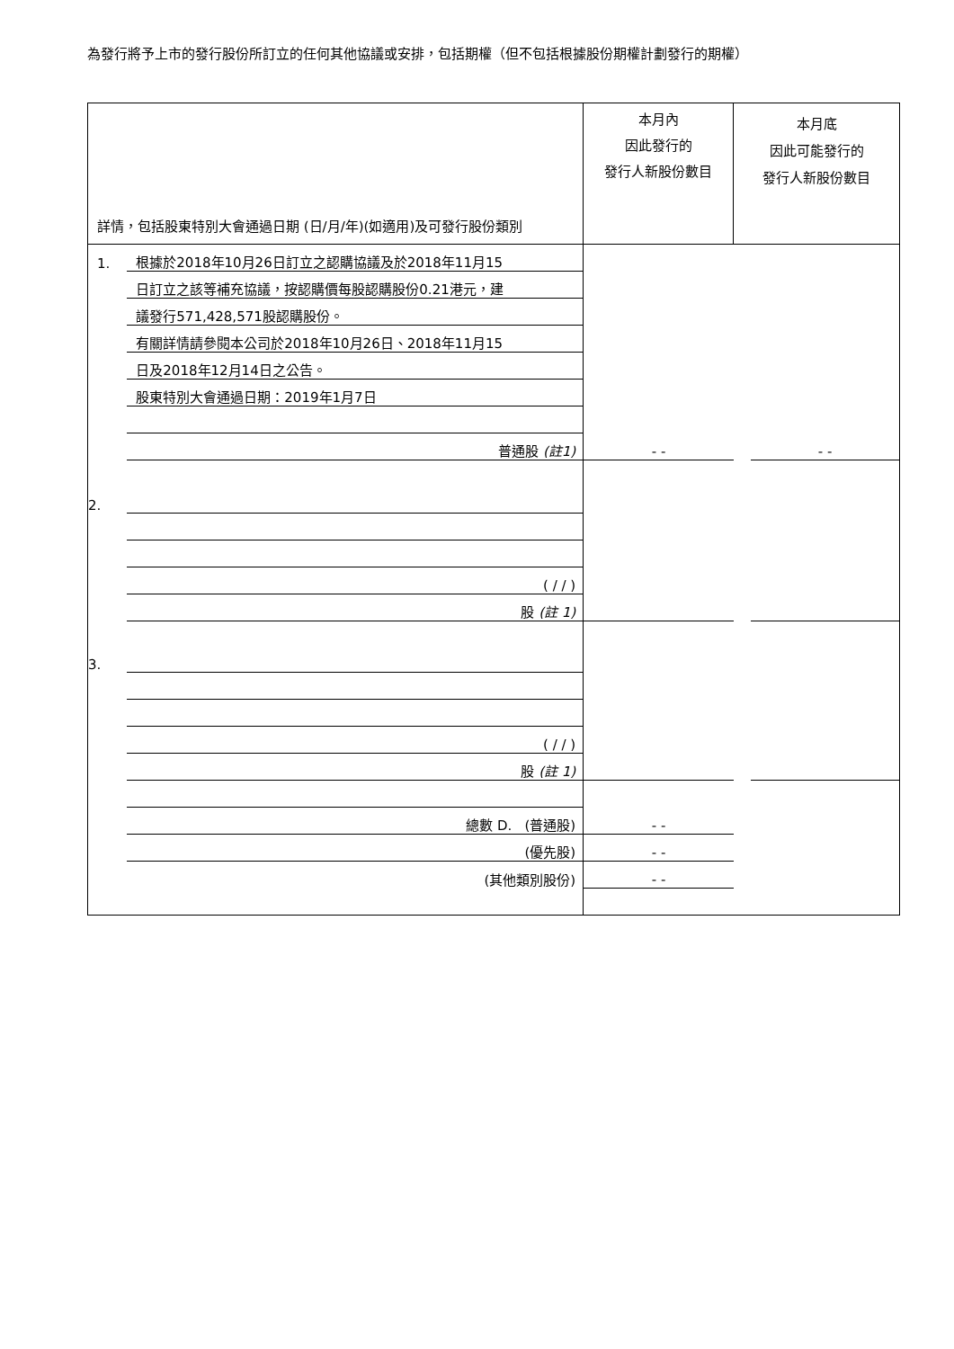為發行將予上市的發行股份所訂立的任何其他協議或安排，包括期權（但不包括根據股份期權計劃發行的期權）
| 詳情，包括股東特別大會通過日期 (日/月/年)(如適用)及可發行股份類別 | | 本月內 因此發行的 發行人新股份數目 | 本月底 因此可能發行的 發行人新股份數目 | |
| 1. | 根據於2018年10月26日訂立之認購協議及於2018年11月15 | | | |
| | 日訂立之該等補充協議，按認購價每股認購股份0.21港元，建 | | | |
| | 議發行571,428,571股認購股份。 | | | |
| | 有關詳情請參閱本公司於2018年10月26日、2018年11月15 | | | |
| | 日及2018年12月14日之公告。 | | | |
| | 股東特別大會通過日期：2019年1月7日 | | | |
| | 普通股 (註1) | - - | | - - |
| 2. | | | | |
| | ( / / ) | | | |
| | 股 (註 1) | | | |
| 3. | | | | |
| | ( / / ) | | | |
| | 股 (註 1) | | | |
| | 總數 D. (普通股) | - - | | |
| | (優先股) | - - | | |
| | (其他類別股份) | - - | | |